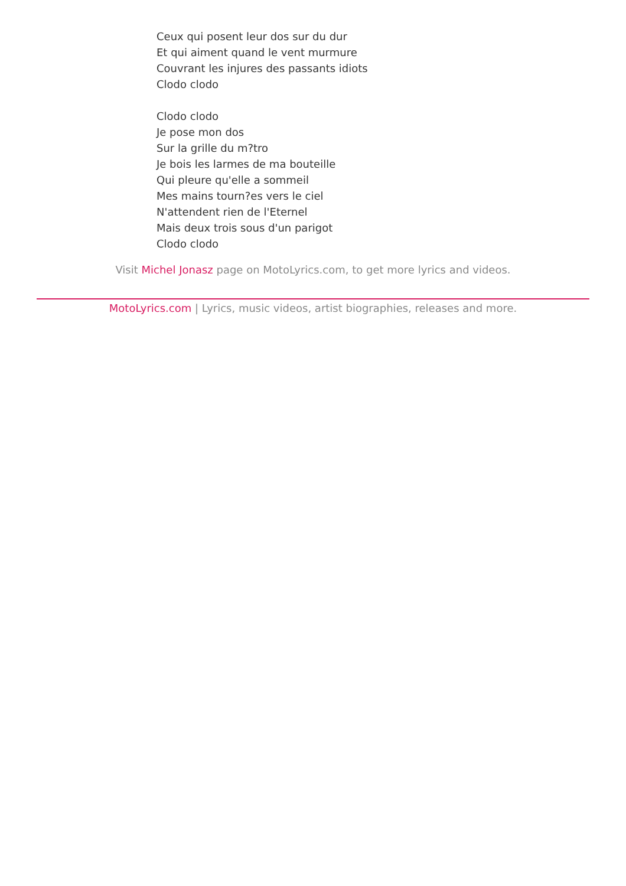Ceux qui posent leur dos sur du dur
Et qui aiment quand le vent murmure
Couvrant les injures des passants idiots
Clodo clodo
Clodo clodo
Je pose mon dos
Sur la grille du m?tro
Je bois les larmes de ma bouteille
Qui pleure qu'elle a sommeil
Mes mains tourn?es vers le ciel
N'attendent rien de l'Eternel
Mais deux trois sous d'un parigot
Clodo clodo
Visit Michel Jonasz page on MotoLyrics.com, to get more lyrics and videos.
MotoLyrics.com | Lyrics, music videos, artist biographies, releases and more.